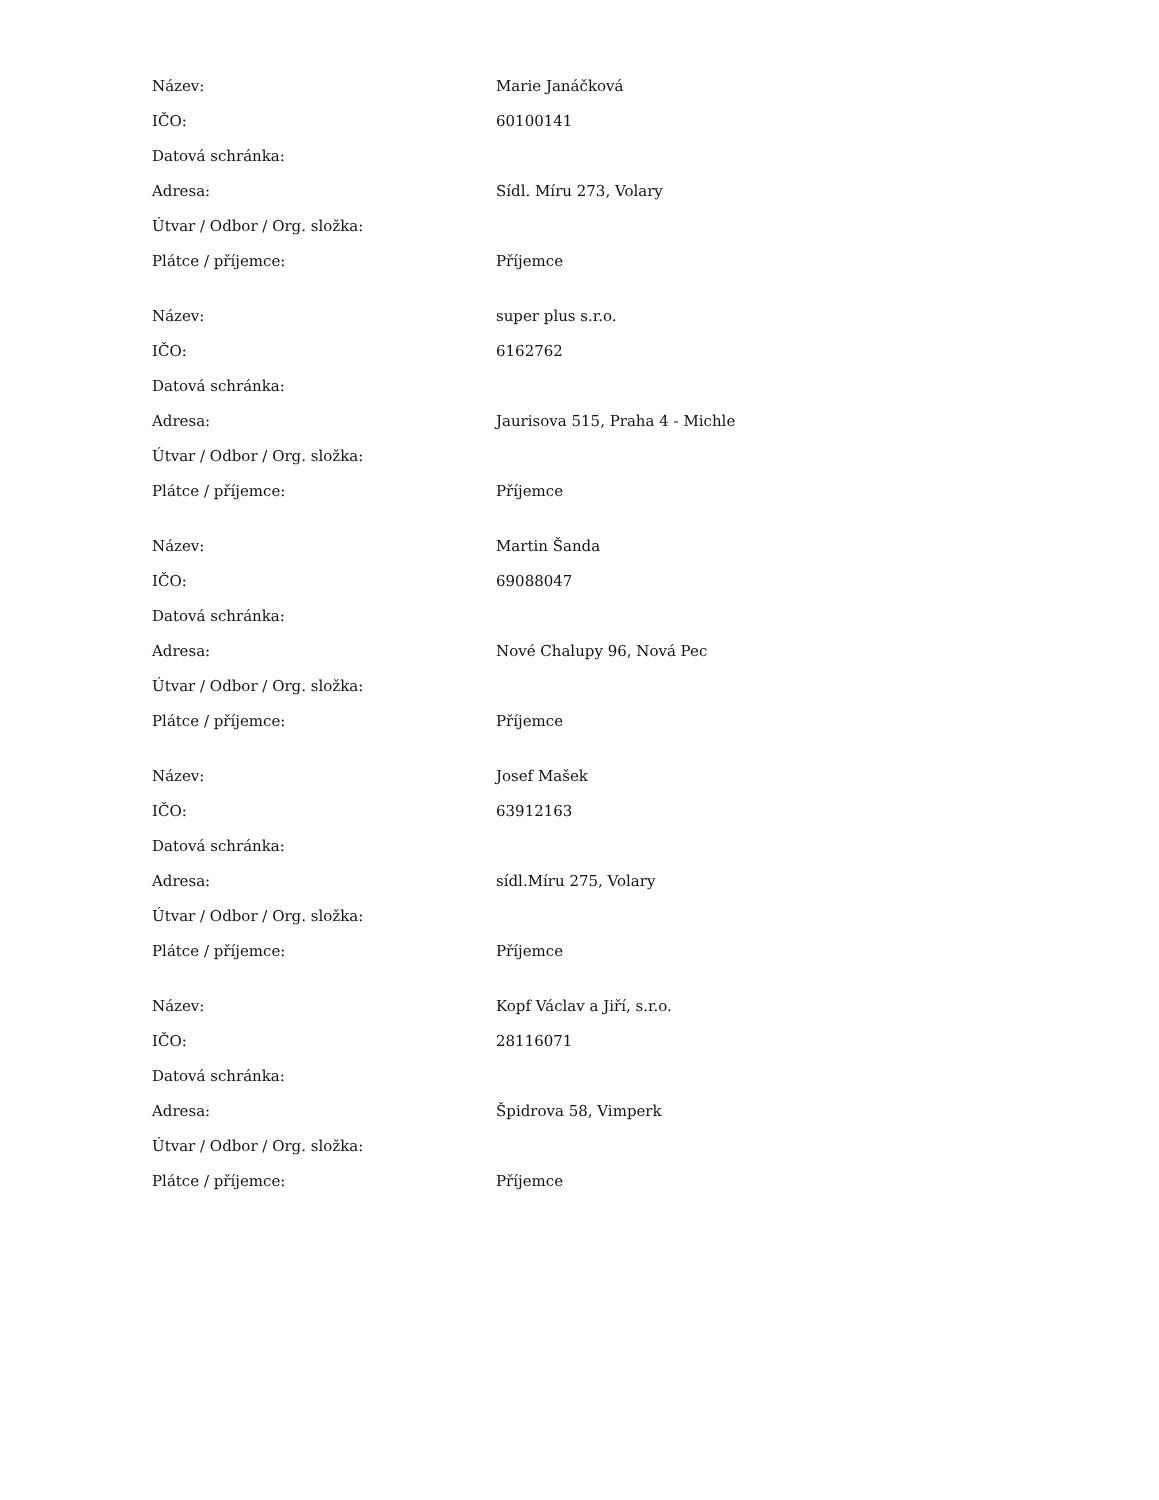| Název: | Marie Janáčková |
| IČO: | 60100141 |
| Datová schránka: | |
| Adresa: | Sídl. Míru 273, Volary |
| Útvar / Odbor / Org. složka: | |
| Plátce / příjemce: | Příjemce |
| Název: | super plus s.r.o. |
| IČO: | 6162762 |
| Datová schránka: | |
| Adresa: | Jaurisova 515, Praha 4 - Michle |
| Útvar / Odbor / Org. složka: | |
| Plátce / příjemce: | Příjemce |
| Název: | Martin Šanda |
| IČO: | 69088047 |
| Datová schránka: | |
| Adresa: | Nové Chalupy 96, Nová Pec |
| Útvar / Odbor / Org. složka: | |
| Plátce / příjemce: | Příjemce |
| Název: | Josef Mašek |
| IČO: | 63912163 |
| Datová schránka: | |
| Adresa: | sídl.Míru 275, Volary |
| Útvar / Odbor / Org. složka: | |
| Plátce / příjemce: | Příjemce |
| Název: | Kopf Václav a Jiří, s.r.o. |
| IČO: | 28116071 |
| Datová schránka: | |
| Adresa: | Špidrova 58, Vimperk |
| Útvar / Odbor / Org. složka: | |
| Plátce / příjemce: | Příjemce |